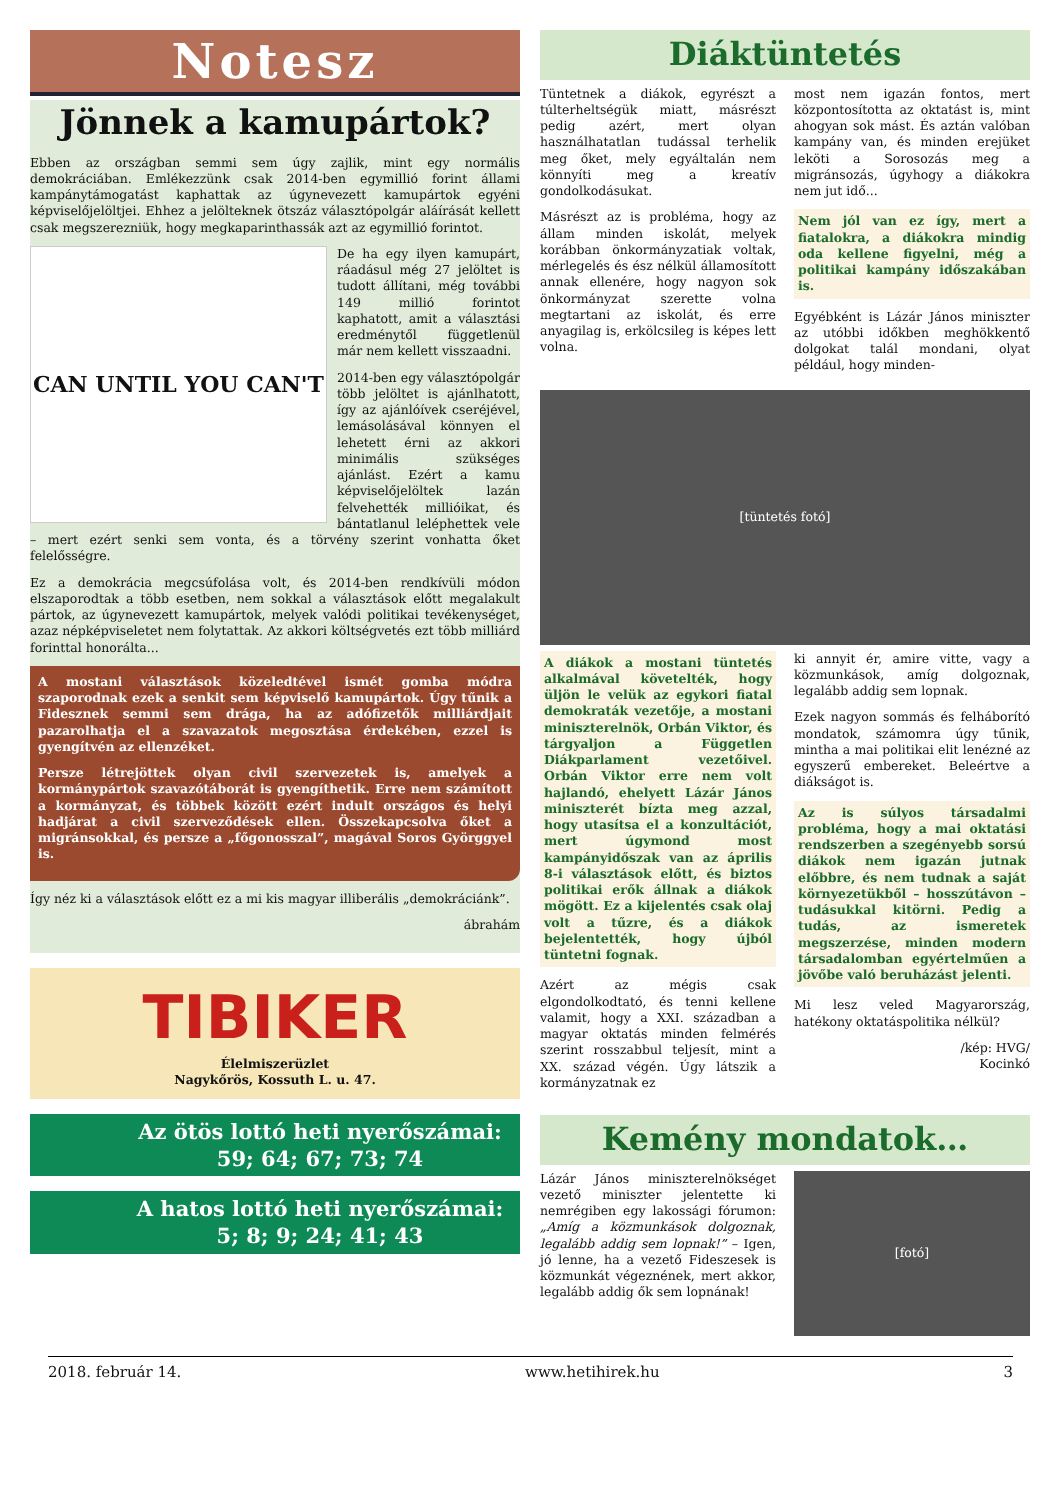Notesz
Jönnek a kamupártok?
Ebben az országban semmi sem úgy zajlik, mint egy normális demokráciában. Emlékezzünk csak 2014-ben egymillió forint állami kampánytámogatást kaphattak az úgynevezett kamupártok egyéni képviselőjelöltjei. Ehhez a jelölteknek ötszáz választópolgár aláírását kellett csak megszerezniük, hogy megkaparinthassák azt az egymillió forintot.
CAN UNTIL YOU CAN'T
De ha egy ilyen kamupárt, ráadásul még 27 jelöltet is tudott állítani, még további 149 millió forintot kaphatott, amit a választási eredménytől függetlenül már nem kellett visszaadni.
2014-ben egy választópolgár több jelöltet is ajánlhatott, így az ajánlóívek cseréjével, lemásolásával könnyen el lehetett érni az akkori minimális szükséges ajánlást. Ezért a kamu képviselőjelöltek lazán felvehették millióikat, és bántatlanul leléphettek vele – mert ezért senki sem vonta, és a törvény szerint vonhatta őket felelősségre.
Ez a demokrácia megcsúfolása volt, és 2014-ben rendkívüli módon elszaporodtak a több esetben, nem sokkal a választások előtt megalakult pártok, az úgynevezett kamupártok, melyek valódi politikai tevékenységet, azaz népképviseletet nem folytattak. Az akkori költségvetés ezt több milliárd forinttal honorálta...
A mostani választások közeledtével ismét gomba módra szaporodnak ezek a senkit sem képviselő kamupártok. Úgy tűnik a Fidesznek semmi sem drága, ha az adófizetők milliárdjait pazarolhatja el a szavazatok megosztása érdekében, ezzel is gyengítvén az ellenzéket.
Persze létrejöttek olyan civil szervezetek is, amelyek a kormánypártok szavazótáborát is gyengíthetik. Erre nem számított a kormányzat, és többek között ezért indult országos és helyi hadjárat a civil szerveződések ellen. Összekapcsolva őket a migránsokkal, és persze a „főgonosszal”, magával Soros Györggyel is.
Így néz ki a választások előtt ez a mi kis magyar illiberális „demokráciánk”.
ábrahám
TIBIKER
Élelmiszerüzlet
Nagykőrös, Kossuth L. u. 47.
Az ötös lottó heti nyerőszámai:
59; 64; 67; 73; 74
A hatos lottó heti nyerőszámai:
5; 8; 9; 24; 41; 43
Diáktüntetés
Tüntetnek a diákok, egyrészt a túlterheltségük miatt, másrészt pedig azért, mert olyan használhatatlan tudással terhelik meg őket, mely egyáltalán nem könnyíti meg a kreatív gondolkodásukat.
Másrészt az is probléma, hogy az állam minden iskolát, melyek korábban önkormányzatiak voltak, mérlegelés és ész nélkül államosított annak ellenére, hogy nagyon sok önkormányzat szerette volna megtartani az iskolát, és erre anyagilag is, erkölcsileg is képes lett volna.
most nem igazán fontos, mert központosította az oktatást is, mint ahogyan sok mást. És aztán valóban kampány van, és minden erejüket leköti a Sorosozás meg a migránsozás, úgyhogy a diákokra nem jut idő...
Nem jól van ez így, mert a fiatalokra, a diákokra mindig oda kellene figyelni, még a politikai kampány időszakában is.
Egyébként is Lázár János miniszter az utóbbi időkben meghökkentő dolgokat talál mondani, olyat például, hogy minden-
[tüntetés fotó]
A diákok a mostani tüntetés alkalmával követelték, hogy üljön le velük az egykori fiatal demokraták vezetője, a mostani miniszterelnök, Orbán Viktor, és tárgyaljon a Független Diákparlament vezetőivel. Orbán Viktor erre nem volt hajlandó, ehelyett Lázár János miniszterét bízta meg azzal, hogy utasítsa el a konzultációt, mert úgymond most kampányidőszak van az április 8-i választások előtt, és biztos politikai erők állnak a diákok mögött. Ez a kijelentés csak olaj volt a tűzre, és a diákok bejelentették, hogy újból tüntetni fognak.
Azért az mégis csak elgondolkodtató, és tenni kellene valamit, hogy a XXI. században a magyar oktatás minden felmérés szerint rosszabbul teljesít, mint a XX. század végén. Úgy látszik a kormányzatnak ez
ki annyit ér, amire vitte, vagy a közmunkások, amíg dolgoznak, legalább addig sem lopnak.
Ezek nagyon sommás és felháborító mondatok, számomra úgy tűnik, mintha a mai politikai elit lenézné az egyszerű embereket. Beleértve a diákságot is.
Az is súlyos társadalmi probléma, hogy a mai oktatási rendszerben a szegényebb sorsú diákok nem igazán jutnak előbbre, és nem tudnak a saját környezetükből – hosszútávon – tudásukkal kitörni. Pedig a tudás, az ismeretek megszerzése, minden modern társadalomban egyértelműen a jövőbe való beruházást jelenti.
Mi lesz veled Magyarország, hatékony oktatáspolitika nélkül?
/kép: HVG/
Kocinkó
Kemény mondatok…
Lázár János miniszterelnökséget vezető miniszter jelentette ki nemrégiben egy lakossági fórumon: „Amíg a közmunkások dolgoznak, legalább addig sem lopnak!” – Igen, jó lenne, ha a vezető Fideszesek is közmunkát végeznének, mert akkor, legalább addig ők sem lopnának!
[fotó]
2018. február 14. www.hetihirek.hu 3